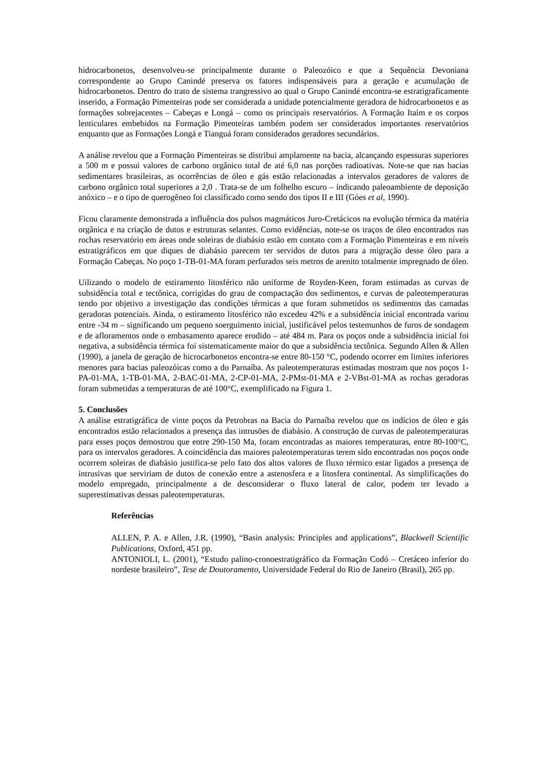hidrocarbonetos, desenvolveu-se principalmente durante o Paleozóico e que a Sequência Devoniana correspondente ao Grupo Canindé preserva os fatores indispensáveis para a geração e acumulação de hidrocarbonetos. Dentro do trato de sistema trangressivo ao qual o Grupo Canindé encontra-se estratigraficamente inserido, a Formação Pimenteiras pode ser considerada a unidade potencialmente geradora de hidrocarbonetos e as formações sobrejacentes – Cabeças e Longá – como os principais reservatórios. A Formação Itaim e os corpos lenticulares embebidos na Formação Pimenteiras também podem ser considerados importantes reservatórios enquanto que as Formações Longá e Tianguá foram considerados geradores secundários.
A análise revelou que a Formação Pimenteiras se distribui amplamente na bacia, alcançando espessuras superiores a 500 m e possui valores de carbono orgânico total de até 6,0 nas porções radioativas. Note-se que nas bacias sedimentares brasileiras, as ocorrências de óleo e gás estão relacionadas a intervalos geradores de valores de carbono orgânico total superiores a 2,0 . Trata-se de um folhelho escuro – indicando paleoambiente de deposição anóxico – e o tipo de querogêneo foi classificado como sendo dos tipos II e III (Góes et al, 1990).
Ficou claramente demonstrada a influência dos pulsos magmáticos Juro-Cretácicos na evolução térmica da matéria orgânica e na criação de dutos e estruturas selantes. Como evidências, note-se os traços de óleo encontrados nas rochas reservatório em áreas onde soleiras de diabásio estão em contato com a Formação Pimenteiras e em níveis estratigráficos em que diques de diabásio parecem ter servidos de dutos para a migração desse óleo para a Formação Cabeças. No poço 1-TB-01-MA foram perfurados seis metros de arenito totalmente impregnado de óleo.
Uilizando o modelo de estiramento litosférico não uniforme de Royden-Keen, foram estimadas as curvas de subsidência total e tectônica, corrigidas do grau de compactação dos sedimentos, e curvas de paleotemperaturas tendo por objetivo a investigação das condições térmicas a que foram submetidos os sedimentos das camadas geradoras potenciais. Ainda, o estiramento litosférico não excedeu 42% e a subsidência inicial encontrada variou entre -34 m – significando um pequeno soerguimento inicial, justificável pelos testemunhos de furos de sondagem e de afloramentos onde o embasamento aparece erodido – até 484 m. Para os poços onde a subsidência inicial foi negativa, a subsidência térmica foi sistematicamente maior do que a subsidência tectônica. Segundo Allen & Allen (1990), a janela de geração de hicrocarbonetos encontra-se entre 80-150 °C, podendo ocorrer em limites inferiores menores para bacias paleozóicas como a do Parnaíba. As paleotemperaturas estimadas mostram que nos poços 1-PA-01-MA, 1-TB-01-MA, 2-BAC-01-MA, 2-CP-01-MA, 2-PMst-01-MA e 2-VBst-01-MA as rochas geradoras foram submetidas a temperaturas de até 100°C, exemplificado na Figura 1.
5. Conclusões
A análise estratigráfica de vinte poços da Petrobras na Bacia do Parnaíba revelou que os indícios de óleo e gás encontrados estão relacionados a presença das intrusões de diabásio. A construção de curvas de paleotemperaturas para esses poços demostrou que entre 290-150 Ma, foram encontradas as maiores temperaturas, entre 80-100°C, para os intervalos geradores. A coincidência das maiores paleotemperaturas terem sido encontradas nos poços onde ocorrem soleiras de diabásio justifica-se pelo fato dos altos valores de fluxo térmico estar ligados a presença de intrusivas que serviriam de dutos de conexão entre a astenosfera e a litosfera continental. As simplificações do modelo empregado, principalmente a de desconsiderar o fluxo lateral de calor, podem ter levado a superestimativas dessas paleotemperaturas.
Referências
ALLEN, P. A. e Allen, J.R. (1990), “Basin analysis: Principles and applications”, Blackwell Scientific Publications, Oxford, 451 pp.
ANTONIOLI, L. (2001), “Estudo palino-cronoestratigráfico da Formação Codó – Cretáceo inferior do nordeste brasileiro”, Tese de Doutoramento, Universidade Federal do Rio de Janeiro (Brasil), 265 pp.